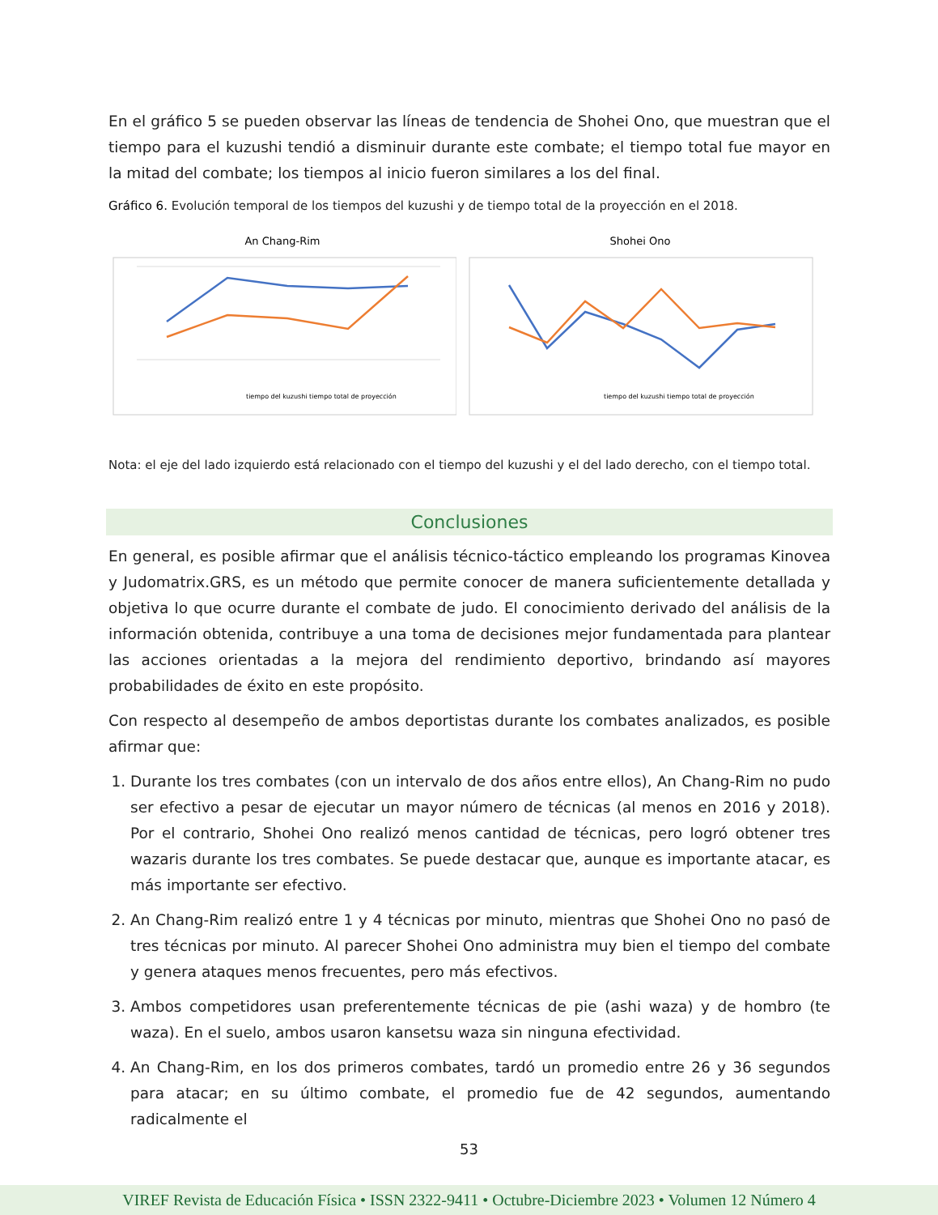En el gráfico 5 se pueden observar las líneas de tendencia de Shohei Ono, que muestran que el tiempo para el kuzushi tendió a disminuir durante este combate; el tiempo total fue mayor en la mitad del combate; los tiempos al inicio fueron similares a los del final.
Gráfico 6. Evolución temporal de los tiempos del kuzushi y de tiempo total de la proyección en el 2018.
An Chang-Rim
tiempo del kuzushi tiempo total de proyección
Shohei Ono
tiempo del kuzushi tiempo total de proyección
Nota: el eje del lado izquierdo está relacionado con el tiempo del kuzushi y el del lado derecho, con el tiempo total.
Conclusiones
En general, es posible afirmar que el análisis técnico-táctico empleando los programas Kinovea y Judomatrix.GRS, es un método que permite conocer de manera suficientemente detallada y objetiva lo que ocurre durante el combate de judo. El conocimiento derivado del análisis de la información obtenida, contribuye a una toma de decisiones mejor fundamentada para plantear las acciones orientadas a la mejora del rendimiento deportivo, brindando así mayores probabilidades de éxito en este propósito.
Con respecto al desempeño de ambos deportistas durante los combates analizados, es posible afirmar que:
1. Durante los tres combates (con un intervalo de dos años entre ellos), An Chang-Rim no pudo ser efectivo a pesar de ejecutar un mayor número de técnicas (al menos en 2016 y 2018). Por el contrario, Shohei Ono realizó menos cantidad de técnicas, pero logró obtener tres wazaris durante los tres combates. Se puede destacar que, aunque es importante atacar, es más importante ser efectivo.
2. An Chang-Rim realizó entre 1 y 4 técnicas por minuto, mientras que Shohei Ono no pasó de tres técnicas por minuto. Al parecer Shohei Ono administra muy bien el tiempo del combate y genera ataques menos frecuentes, pero más efectivos.
3. Ambos competidores usan preferentemente técnicas de pie (ashi waza) y de hombro (te waza). En el suelo, ambos usaron kansetsu waza sin ninguna efectividad.
4. An Chang-Rim, en los dos primeros combates, tardó un promedio entre 26 y 36 segundos para atacar; en su último combate, el promedio fue de 42 segundos, aumentando radicalmente el
53
VIREF Revista de Educación Física • ISSN 2322-9411 • Octubre-Diciembre 2023 • Volumen 12 Número 4